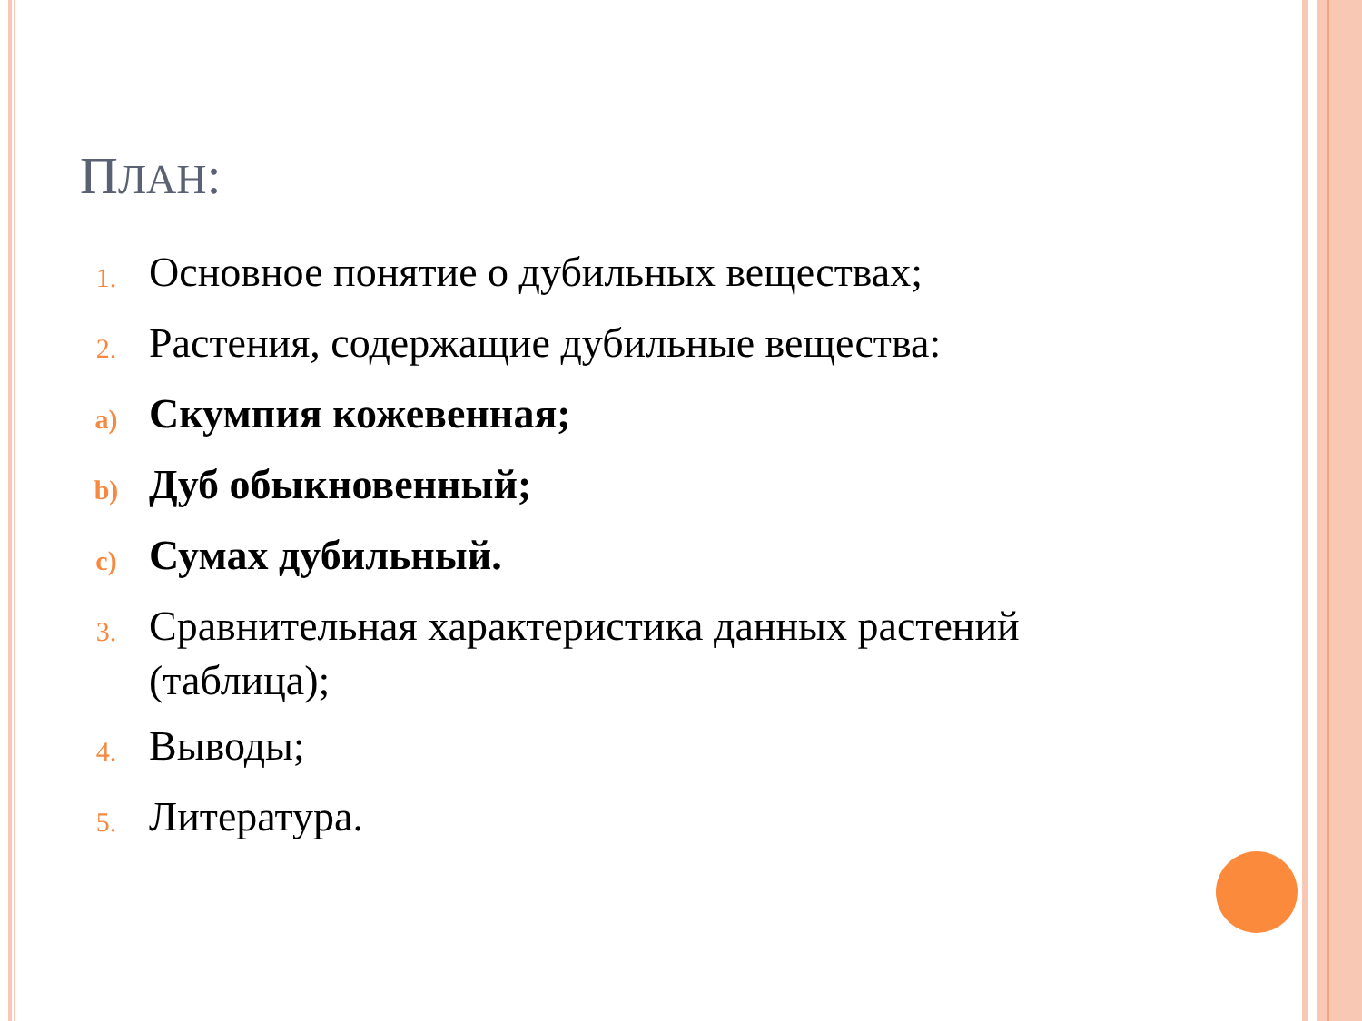ПЛАН:
1.
Основное понятие о дубильных веществах;
2.
Растения, содержащие дубильные вещества:
a)
Скумпия кожевенная;
b)
Дуб обыкновенный;
c)
Сумах дубильный.
3.
Сравнительная характеристика данных растений (таблица);
4.
Выводы;
5.
Литература.